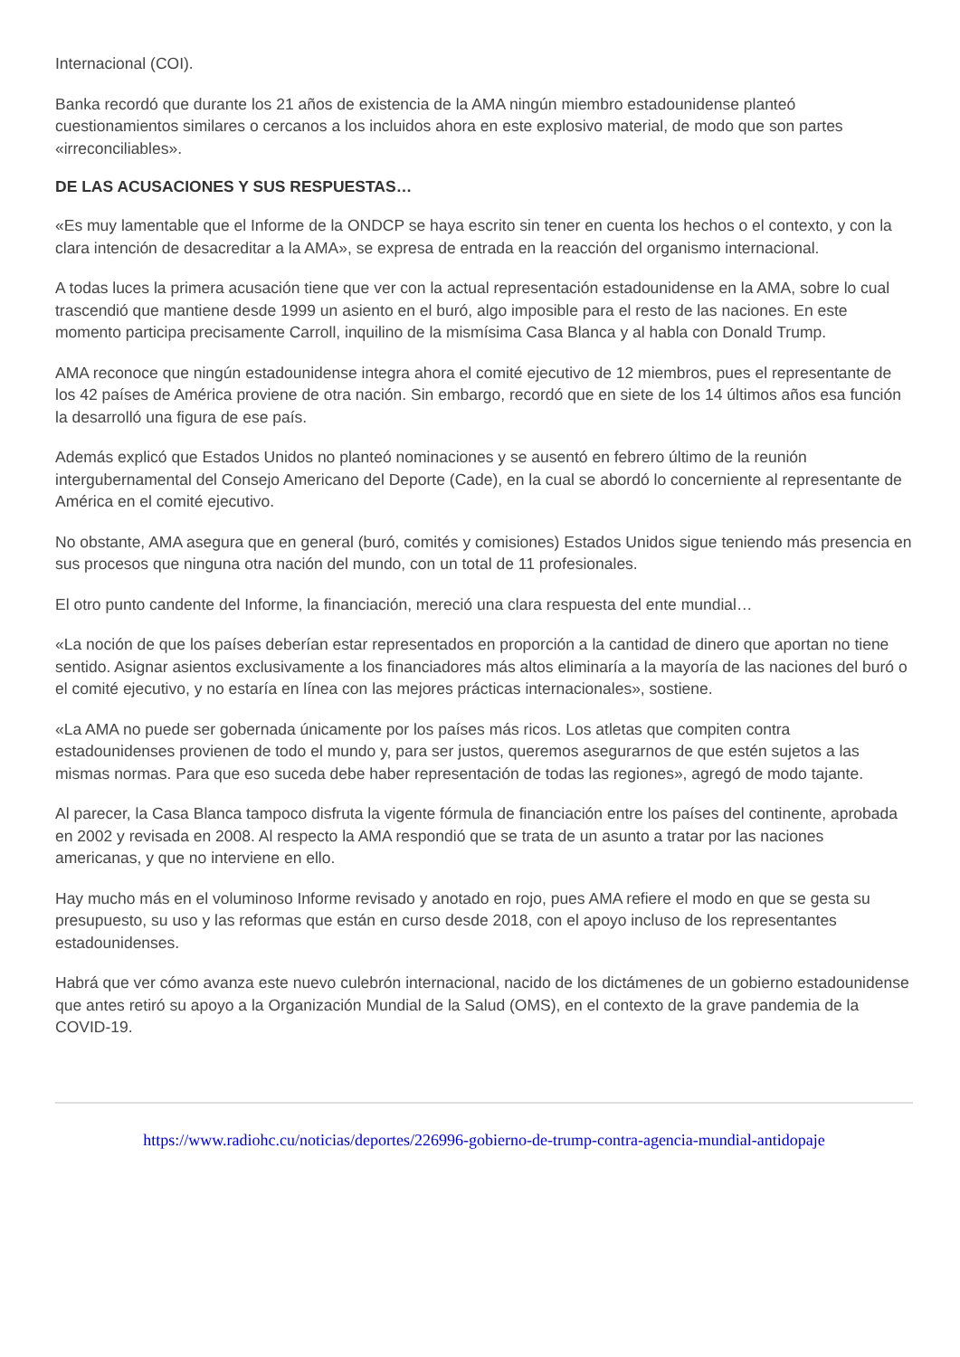Internacional (COI).
Banka recordó que durante los 21 años de existencia de la AMA ningún miembro estadounidense planteó cuestionamientos similares o cercanos a los incluidos ahora en este explosivo material, de modo que son partes «irreconciliables».
DE LAS ACUSACIONES Y SUS RESPUESTAS…
«Es muy lamentable que el Informe de la ONDCP se haya escrito sin tener en cuenta los hechos o el contexto, y con la clara intención de desacreditar a la AMA», se expresa de entrada en la reacción del organismo internacional.
A todas luces la primera acusación tiene que ver con la actual representación estadounidense en la AMA, sobre lo cual trascendió que mantiene desde 1999 un asiento en el buró, algo imposible para el resto de las naciones. En este momento participa precisamente Carroll, inquilino de la mismísima Casa Blanca y al habla con Donald Trump.
AMA reconoce que ningún estadounidense integra ahora el comité ejecutivo de 12 miembros, pues el representante de los 42 países de América proviene de otra nación. Sin embargo, recordó que en siete de los 14 últimos años esa función la desarrolló una figura de ese país.
Además explicó que Estados Unidos no planteó nominaciones y se ausentó en febrero último de la reunión intergubernamental del Consejo Americano del Deporte (Cade), en la cual se abordó lo concerniente al representante de América en el comité ejecutivo.
No obstante, AMA asegura que en general (buró, comités y comisiones) Estados Unidos sigue teniendo más presencia en sus procesos que ninguna otra nación del mundo, con un total de 11 profesionales.
El otro punto candente del Informe, la financiación, mereció una clara respuesta del ente mundial…
«La noción de que los países deberían estar representados en proporción a la cantidad de dinero que aportan no tiene sentido. Asignar asientos exclusivamente a los financiadores más altos eliminaría a la mayoría de las naciones del buró o el comité ejecutivo, y no estaría en línea con las mejores prácticas internacionales», sostiene.
«La AMA no puede ser gobernada únicamente por los países más ricos. Los atletas que compiten contra estadounidenses provienen de todo el mundo y, para ser justos, queremos asegurarnos de que estén sujetos a las mismas normas. Para que eso suceda debe haber representación de todas las regiones», agregó de modo tajante.
Al parecer, la Casa Blanca tampoco disfruta la vigente fórmula de financiación entre los países del continente, aprobada en 2002 y revisada en 2008. Al respecto la AMA respondió que se trata de un asunto a tratar por las naciones americanas, y que no interviene en ello.
Hay mucho más en el voluminoso Informe revisado y anotado en rojo, pues AMA refiere el modo en que se gesta su presupuesto, su uso y las reformas que están en curso desde 2018, con el apoyo incluso de los representantes estadounidenses.
Habrá que ver cómo avanza este nuevo culebrón internacional, nacido de los dictámenes de un gobierno estadounidense que antes retiró su apoyo a la Organización Mundial de la Salud (OMS), en el contexto de la grave pandemia de la COVID-19.
https://www.radiohc.cu/noticias/deportes/226996-gobierno-de-trump-contra-agencia-mundial-antidopaje